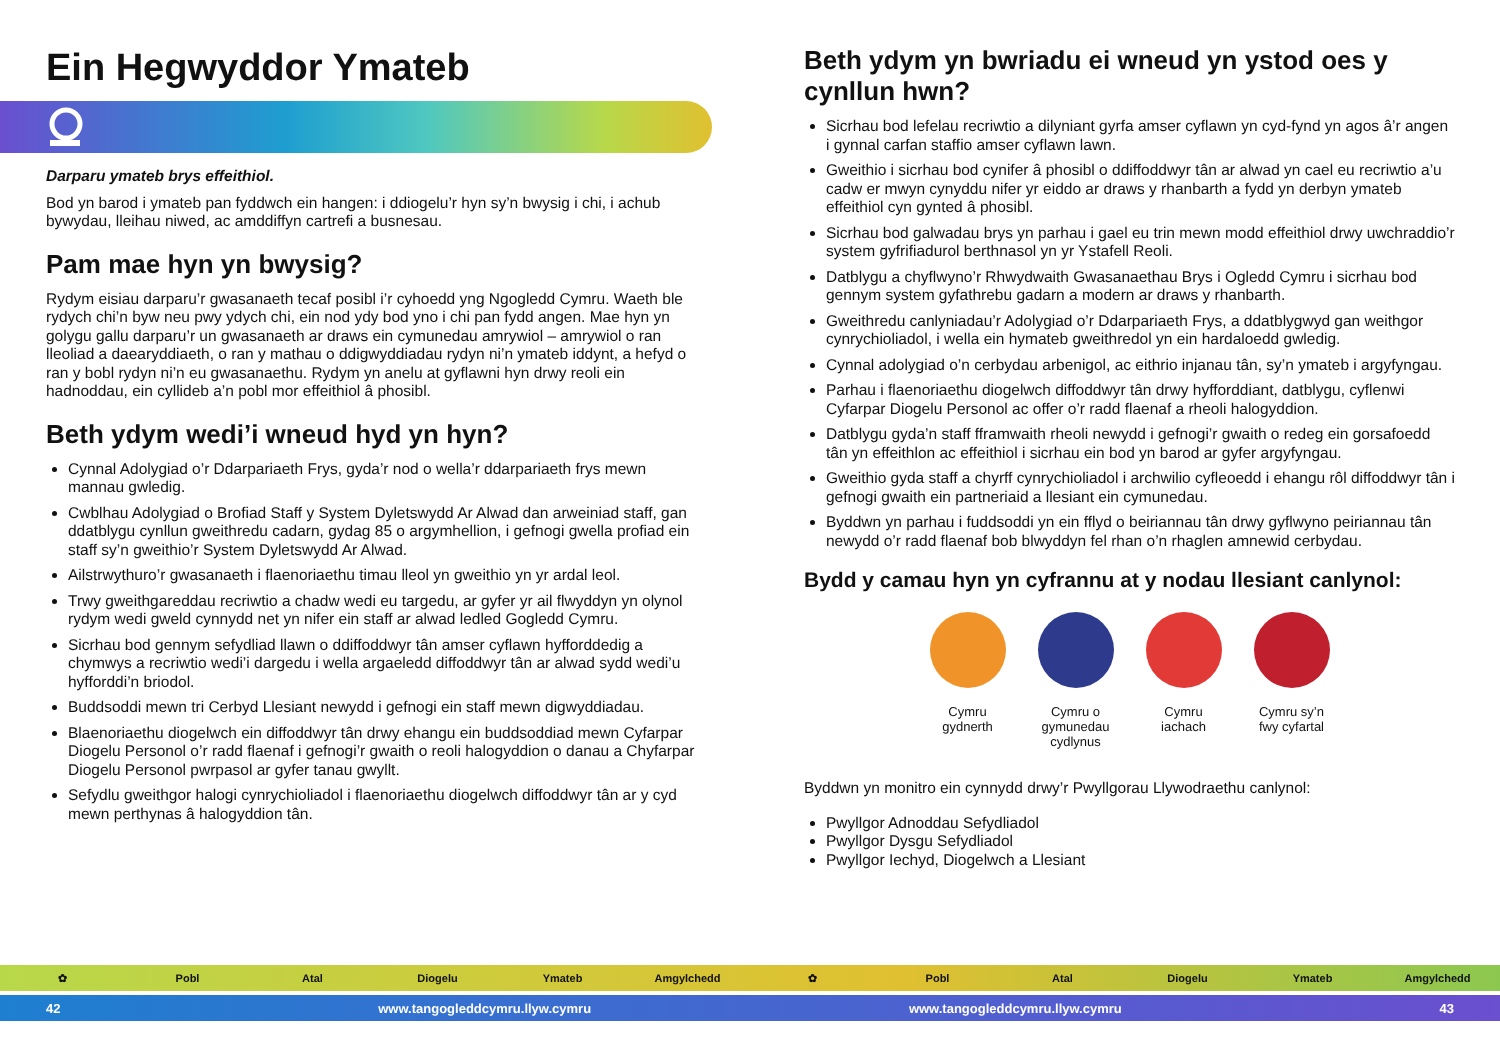Ein Hegwyddor Ymateb
Darparu ymateb brys effeithiol.
Bod yn barod i ymateb pan fyddwch ein hangen: i ddiogelu’r hyn sy’n bwysig i chi, i achub bywydau, lleihau niwed, ac amddiffyn cartrefi a busnesau.
Pam mae hyn yn bwysig?
Rydym eisiau darparu’r gwasanaeth tecaf posibl i’r cyhoedd yng Ngogledd Cymru. Waeth ble rydych chi’n byw neu pwy ydych chi, ein nod ydy bod yno i chi pan fydd angen. Mae hyn yn golygu gallu darparu’r un gwasanaeth ar draws ein cymunedau amrywiol – amrywiol o ran lleoliad a daearyddiaeth, o ran y mathau o ddigwyddiadau rydyn ni’n ymateb iddynt, a hefyd o ran y bobl rydyn ni’n eu gwasanaethu. Rydym yn anelu at gyflawni hyn drwy reoli ein hadnoddau, ein cyllideb a’n pobl mor effeithiol â phosibl.
Beth ydym wedi’i wneud hyd yn hyn?
Cynnal Adolygiad o’r Ddarpariaeth Frys, gyda’r nod o wella’r ddarpariaeth frys mewn mannau gwledig.
Cwblhau Adolygiad o Brofiad Staff y System Dyletswydd Ar Alwad dan arweiniad staff, gan ddatblygu cynllun gweithredu cadarn, gydag 85 o argymhellion, i gefnogi gwella profiad ein staff sy’n gweithio’r System Dyletswydd Ar Alwad.
Ailstrwythuro’r gwasanaeth i flaenoriaethu timau lleol yn gweithio yn yr ardal leol.
Trwy gweithgareddau recriwtio a chadw wedi eu targedu, ar gyfer yr ail flwyddyn yn olynol rydym wedi gweld cynnydd net yn nifer ein staff ar alwad ledled Gogledd Cymru.
Sicrhau bod gennym sefydliad llawn o ddiffoddwyr tân amser cyflawn hyfforddedig a chymwys a recriwtio wedi’i dargedu i wella argaeledd diffoddwyr tân ar alwad sydd wedi’u hyfforddi’n briodol.
Buddsoddi mewn tri Cerbyd Llesiant newydd i gefnogi ein staff mewn digwyddiadau.
Blaenoriaethu diogelwch ein diffoddwyr tân drwy ehangu ein buddsoddiad mewn Cyfarpar Diogelu Personol o’r radd flaenaf i gefnogi’r gwaith o reoli halogyddion o danau a Chyfarpar Diogelu Personol pwrpasol ar gyfer tanau gwyllt.
Sefydlu gweithgor halogi cynrychioliadol i flaenoriaethu diogelwch diffoddwyr tân ar y cyd mewn perthynas â halogyddion tân.
Beth ydym yn bwriadu ei wneud yn ystod oes y cynllun hwn?
Sicrhau bod lefelau recriwtio a dilyniant gyrfa amser cyflawn yn cyd-fynd yn agos â’r angen i gynnal carfan staffio amser cyflawn lawn.
Gweithio i sicrhau bod cynifer â phosibl o ddiffoddwyr tân ar alwad yn cael eu recriwtio a’u cadw er mwyn cynyddu nifer yr eiddo ar draws y rhanbarth a fydd yn derbyn ymateb effeithiol cyn gynted â phosibl.
Sicrhau bod galwadau brys yn parhau i gael eu trin mewn modd effeithiol drwy uwchraddio’r system gyfrifiadurol berthnasol yn yr Ystafell Reoli.
Datblygu a chyflwyno’r Rhwydwaith Gwasanaethau Brys i Ogledd Cymru i sicrhau bod gennym system gyfathrebu gadarn a modern ar draws y rhanbarth.
Gweithredu canlyniadau’r Adolygiad o’r Ddarpariaeth Frys, a ddatblygwyd gan weithgor cynrychioliadol, i wella ein hymateb gweithredol yn ein hardaloedd gwledig.
Cynnal adolygiad o’n cerbydau arbenigol, ac eithrio injanau tân, sy’n ymateb i argyfyngau.
Parhau i flaenoriaethu diogelwch diffoddwyr tân drwy hyfforddiant, datblygu, cyflenwi Cyfarpar Diogelu Personol ac offer o’r radd flaenaf a rheoli halogyddion.
Datblygu gyda’n staff fframwaith rheoli newydd i gefnogi’r gwaith o redeg ein gorsafoedd tân yn effeithlon ac effeithiol i sicrhau ein bod yn barod ar gyfer argyfyngau.
Gweithio gyda staff a chyrff cynrychioliadol i archwilio cyfleoedd i ehangu rôl diffoddwyr tân i gefnogi gwaith ein partneriaid a llesiant ein cymunedau.
Byddwn yn parhau i fuddsoddi yn ein fflyd o beiriannau tân drwy gyflwyno peiriannau tân newydd o’r radd flaenaf bob blwyddyn fel rhan o’n rhaglen amnewid cerbydau.
Bydd y camau hyn yn cyfrannu at y nodau llesiant canlynol:
Cymru gydnerth
Cymru o gymunedau cydlynus
Cymru iachach
Cymru sy’n fwy cyfartal
Byddwn yn monitro ein cynnydd drwy’r Pwyllgorau Llywodraethu canlynol:
Pwyllgor Adnoddau Sefydliadol
Pwyllgor Dysgu Sefydliadol
Pwyllgor Iechyd, Diogelwch a Llesiant
✿ Pobl Atal Diogelu Ymateb Amgylchedd ✿ Pobl Atal Diogelu Ymateb Amgylchedd
42 www.tangogleddcymru.llyw.cymru www.tangogleddcymru.llyw.cymru 43